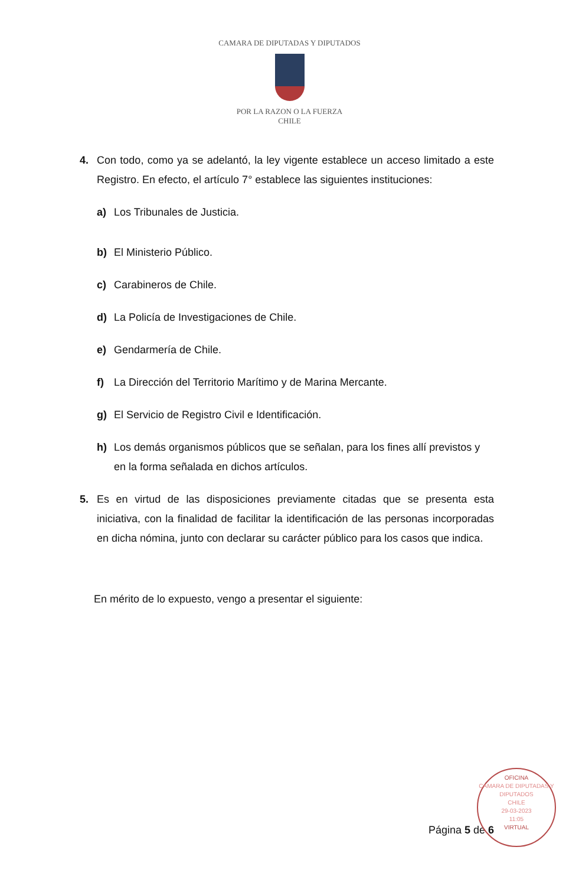CAMARA DE DIPUTADAS Y DIPUTADOS
POR LA RAZON O LA FUERZA
CHILE
4. Con todo, como ya se adelantó, la ley vigente establece un acceso limitado a este Registro. En efecto, el artículo 7° establece las siguientes instituciones:
a) Los Tribunales de Justicia.
b) El Ministerio Público.
c) Carabineros de Chile.
d) La Policía de Investigaciones de Chile.
e) Gendarmería de Chile.
f) La Dirección del Territorio Marítimo y de Marina Mercante.
g) El Servicio de Registro Civil e Identificación.
h) Los demás organismos públicos que se señalan, para los fines allí previstos y en la forma señalada en dichos artículos.
5. Es en virtud de las disposiciones previamente citadas que se presenta esta iniciativa, con la finalidad de facilitar la identificación de las personas incorporadas en dicha nómina, junto con declarar su carácter público para los casos que indica.
En mérito de lo expuesto, vengo a presentar el siguiente:
Página 5 de 6
OFICINA
CAMARA DE DIPUTADAS Y DIPUTADOS
CHILE
29-03-2023
11:05
VIRTUAL